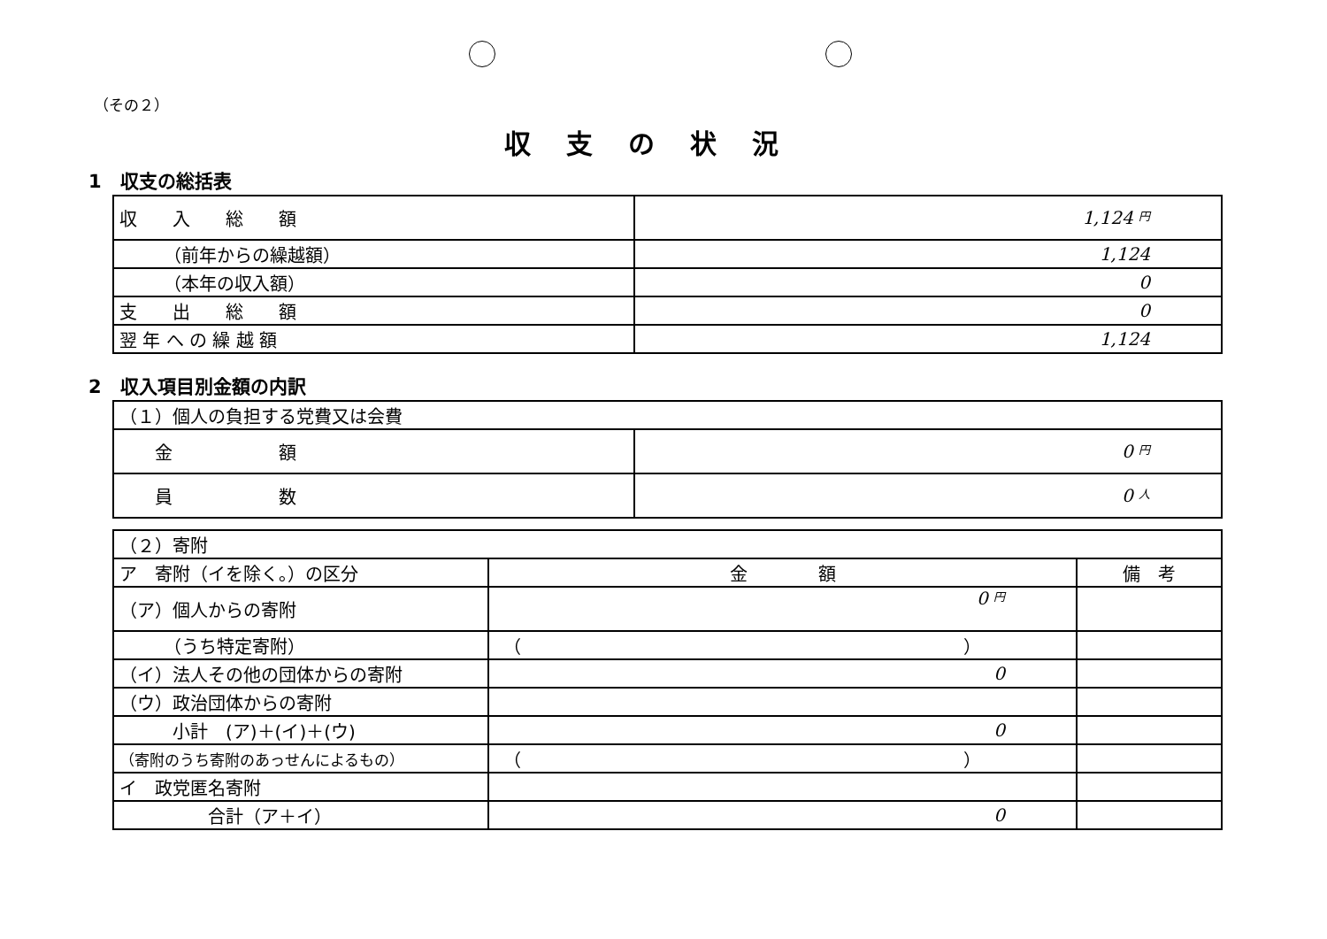（その２）
収支の状況
1　収支の総括表
| 収 入 総 額 | 1,124 円 |
| （前年からの繰越額） | 1,124 |
| （本年の収入額） | 0 |
| 支 出 総 額 | 0 |
| 翌 年 へ の 繰 越 額 | 1,124 |
2　収入項目別金額の内訳
| （１）個人の負担する党費又は会費 | |
| 金 額 | 0 円 |
| 員 数 | 0 人 |
| （２）寄附 | | |
| ア 寄附（イを除く。）の区分 | 金 額 | 備 考 |
| （ア）個人からの寄附 | 0 円 | |
| （うち特定寄附） | （ ） | |
| （イ）法人その他の団体からの寄附 | 0 | |
| （ウ）政治団体からの寄附 | | |
| 小計 (ア)＋(イ)＋(ウ) | 0 | |
| （寄附のうち寄附のあっせんによるもの） | （ ） | |
| イ 政党匿名寄附 | | |
| 合計（ア＋イ） | 0 | |